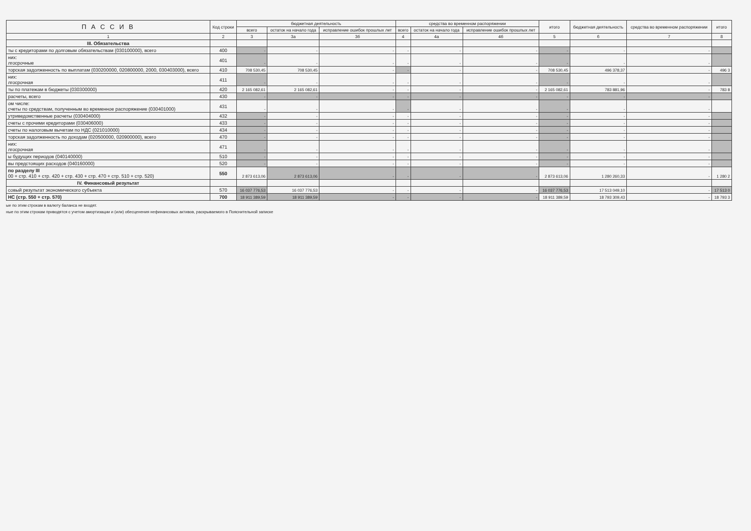| П А С С И В | Код строки | бюджетная деятельность | | | средства во временном распоряжении | | | итого | бюджетная деятельность | средства во временном распоряжении | итого |
| --- | --- | --- | --- | --- | --- | --- | --- | --- | --- | --- | --- |
| | | всего | остаток на начало года | исправление ошибок прошлых лет | всего | остаток на начало года | исправление ошибок прошлых лет | | | | |
| 1 | 2 | 3 | 3а | 3б | 4 | 4а | 4б | 5 | 6 | 7 | 8 |
| III. Обязательства | | | | | | | | | | | |
| ты с кредиторами по долговым обязательствам (030100000), всего | 400 | - | - | - | - | - | - | - | - | - | |
| них: лгосрочные | 401 | - | - | - | - | - | - | - | - | - | |
| торская задолженность по выплатам (030200000, 020800000, 2000, 030403000), всего | 410 | 708 530,45 | 708 530,45 | - | - | - | - | 708 530,45 | 496 378,37 | - | 496 3 |
| них: лгосрочная | 411 | - | - | - | - | - | - | - | - | - | |
| ты по платежам в бюджеты (030300000) | 420 | 2 165 082,61 | 2 165 082,61 | - | - | - | - | 2 165 082,61 | 783 881,96 | - | 783 8 |
| расчеты, всего | 430 | - | - | - | - | - | - | - | - | - | |
| ом числе: счеты по средствам, полученным во временное распоряжение (030401000) | 431 | - | - | - | - | - | - | - | - | - | |
| утриведомственные расчеты (030404000) | 432 | - | - | - | - | - | - | - | - | - | |
| счеты с прочими кредиторами (030406000) | 433 | - | - | - | - | - | - | - | - | - | |
| счеты по налоговым вычетам по НДС (021010000) | 434 | - | - | - | - | - | - | - | - | - | |
| торская задолженность по доходам (020500000, 020900000), всего | 470 | - | - | - | - | - | - | - | - | - | |
| них: лгосрочная | 471 | - | - | - | - | - | - | - | - | - | |
| ы будущих периодов (040140000) | 510 | - | - | - | - | - | - | - | - | - | |
| вы предстоящих расходов (040160000) | 520 | - | - | - | - | - | - | - | - | - | |
| по разделу III 00 + стр. 410 + стр. 420 + стр. 430 + стр. 470 + стр. 510 + стр. 520) | 550 | 2 873 613,06 | 2 873 613,06 | - | - | - | - | 2 873 613,06 | 1 280 260,33 | - | 1 280 2 |
| IV. Финансовый результат | | | | | | | | | | | |
| совый результат экономического субъекта | 570 | 16 037 776,53 | 16 037 776,53 | - | - | - | - | 16 037 776,53 | 17 513 049,10 | - | 17 513 0 |
| НС (стр. 550 + стр. 570) | 700 | 18 911 389,59 | 18 911 389,59 | - | - | - | - | 18 911 389,59 | 18 793 309,43 | - | 18 793 3 |
ые по этим строкам в валюту баланса не входят.
ные по этим строкам приводятся с учетом амортизации и (или) обесценения нефинансовых активов, раскрываемого в Пояснительной записке